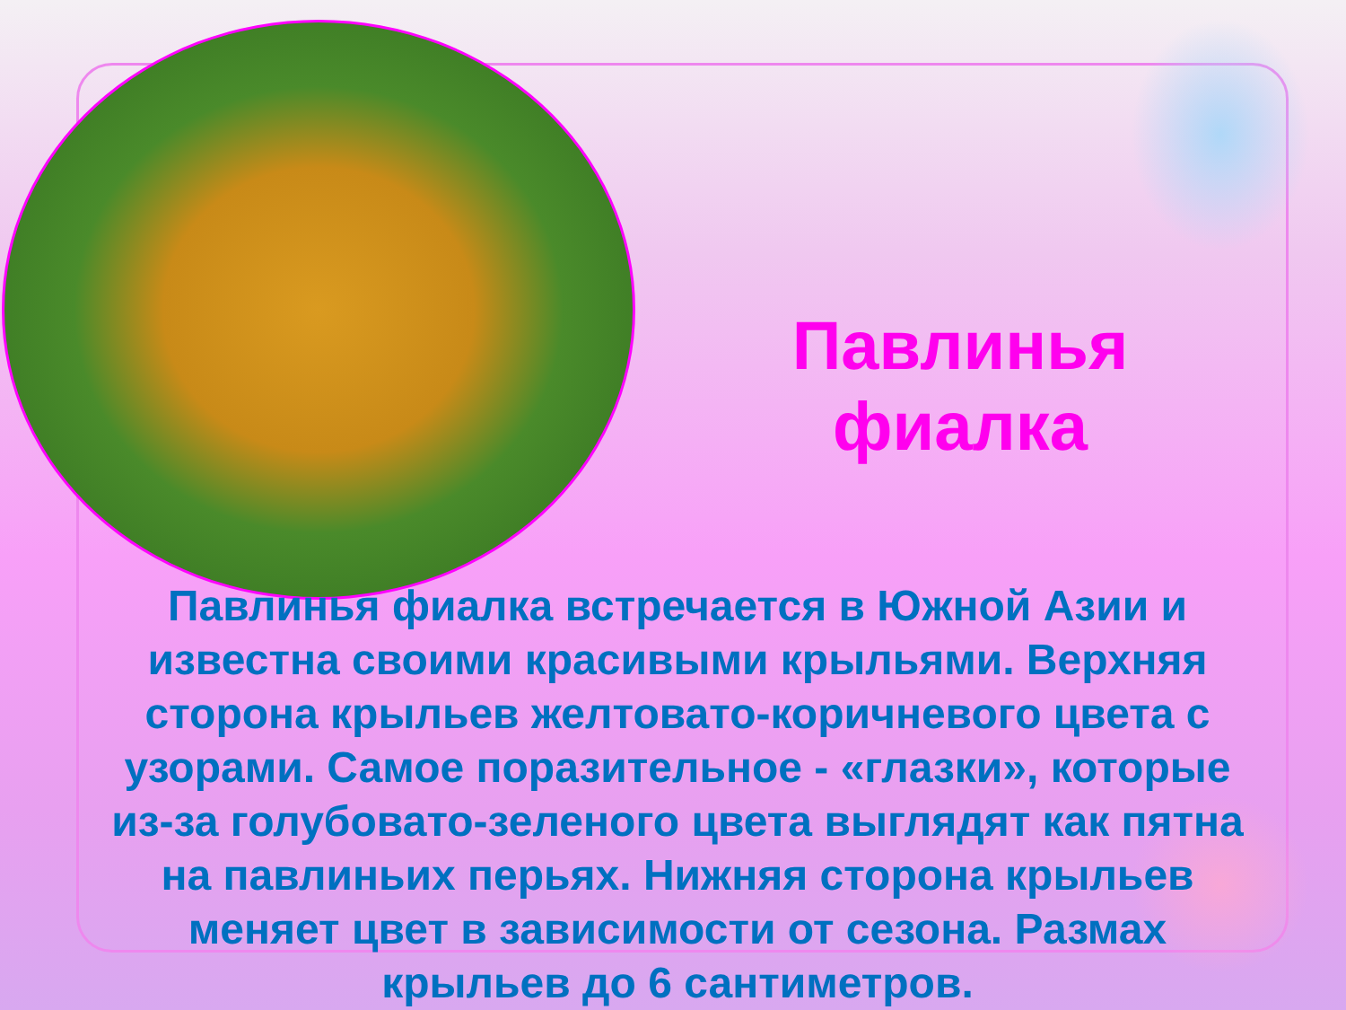Павлинья фиалка
Павлинья фиалка встречается в Южной Азии и известна своими красивыми крыльями. Верхняя сторона крыльев желтовато-коричневого цвета с узорами. Самое поразительное - «глазки», которые из-за голубовато-зеленого цвета выглядят как пятна на павлиньих перьях. Нижняя сторона крыльев меняет цвет в зависимости от сезона. Размах крыльев до 6 сантиметров.